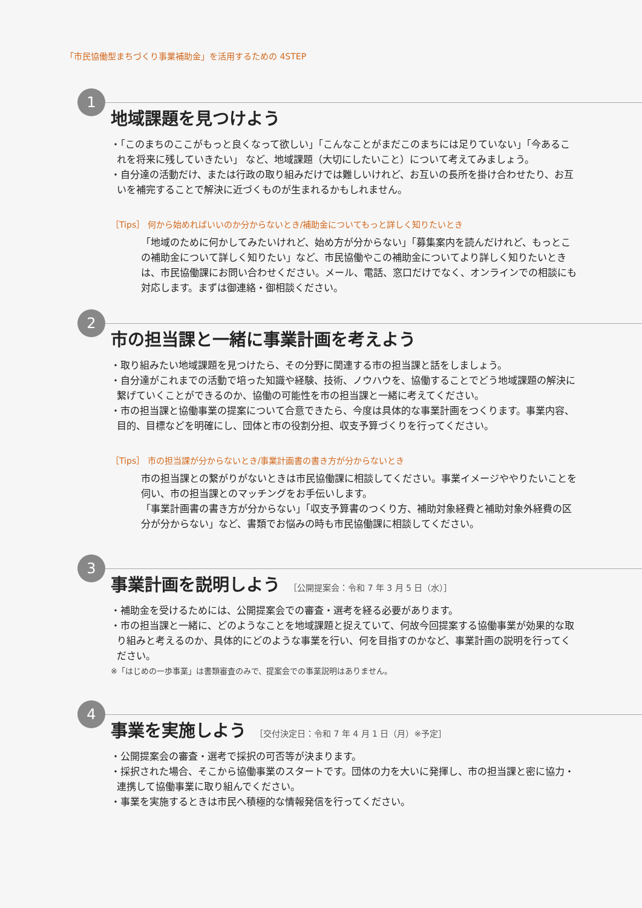「市民協働型まちづくり事業補助金」を活用するための 4STEP
1
地域課題を見つけよう
・「このまちのここがもっと良くなって欲しい」「こんなことがまだこのまちには足りていない」「今あるこれを将来に残していきたい」 など、地域課題（大切にしたいこと）について考えてみましょう。
・自分達の活動だけ、または行政の取り組みだけでは難しいけれど、お互いの長所を掛け合わせたり、お互いを補完することで解決に近づくものが生まれるかもしれません。
［Tips］ 何から始めればいいのか分からないとき/補助金についてもっと詳しく知りたいとき
「地域のために何かしてみたいけれど、始め方が分からない」「募集案内を読んだけれど、もっとこの補助金について詳しく知りたい」など、市民協働やこの補助金についてより詳しく知りたいときは、市民協働課にお問い合わせください。メール、電話、窓口だけでなく、オンラインでの相談にも対応します。まずは御連絡・御相談ください。
2
市の担当課と一緒に事業計画を考えよう
・取り組みたい地域課題を見つけたら、その分野に関連する市の担当課と話をしましょう。
・自分達がこれまでの活動で培った知識や経験、技術、ノウハウを、協働することでどう地域課題の解決に繋げていくことができるのか、協働の可能性を市の担当課と一緒に考えてください。
・市の担当課と協働事業の提案について合意できたら、今度は具体的な事業計画をつくります。事業内容、目的、目標などを明確にし、団体と市の役割分担、収支予算づくりを行ってください。
［Tips］ 市の担当課が分からないとき/事業計画書の書き方が分からないとき
市の担当課との繋がりがないときは市民協働課に相談してください。事業イメージややりたいことを伺い、市の担当課とのマッチングをお手伝いします。
「事業計画書の書き方が分からない」「収支予算書のつくり方、補助対象経費と補助対象外経費の区分が分からない」など、書類でお悩みの時も市民協働課に相談してください。
3
事業計画を説明しよう ［公開提案会：令和 7 年 3 月 5 日（水）］
・補助金を受けるためには、公開提案会での審査・選考を経る必要があります。
・市の担当課と一緒に、どのようなことを地域課題と捉えていて、何故今回提案する協働事業が効果的な取り組みと考えるのか、具体的にどのような事業を行い、何を目指すのかなど、事業計画の説明を行ってください。
※「はじめの一歩事業」は書類審査のみで、提案会での事業説明はありません。
4
事業を実施しよう ［交付決定日：令和 7 年 4 月 1 日（月）※予定］
・公開提案会の審査・選考で採択の可否等が決まります。
・採択された場合、そこから協働事業のスタートです。団体の力を大いに発揮し、市の担当課と密に協力・連携して協働事業に取り組んでください。
・事業を実施するときは市民へ積極的な情報発信を行ってください。